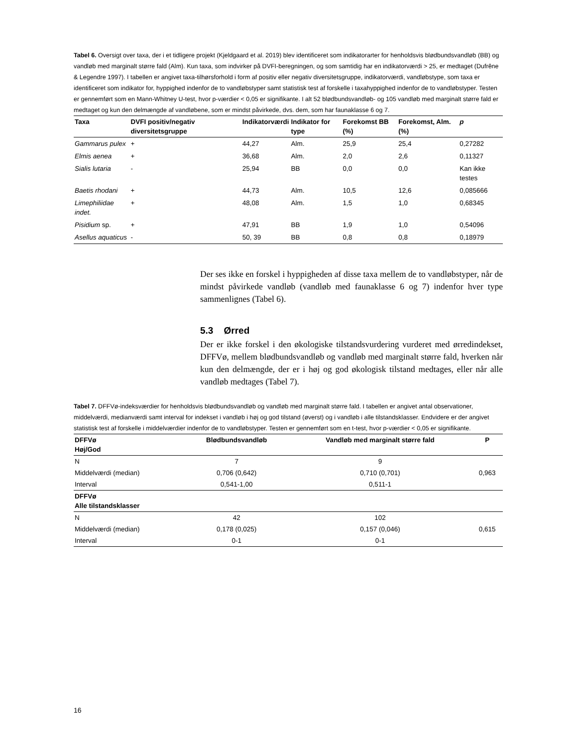Tabel 6. Oversigt over taxa, der i et tidligere projekt (Kjeldgaard et al. 2019) blev identificeret som indikatorarter for henholdsvis blødbundsvandløb (BB) og vandløb med marginalt større fald (Alm). Kun taxa, som indvirker på DVFI-beregningen, og som samtidig har en indikatorværdi > 25, er medtaget (Dufrêne & Legendre 1997). I tabellen er angivet taxa-tilhørsforhold i form af positiv eller negativ diversitetsgruppe, indikatorværdi, vandløbstype, som taxa er identificeret som indikator for, hyppighed indenfor de to vandløbstyper samt statistisk test af forskelle i taxahyppighed indenfor de to vandløbstyper. Testen er gennemført som en Mann-Whitney U-test, hvor p-værdier < 0,05 er signifikante. I alt 52 blødbundsvandløb- og 105 vandløb med marginalt større fald er medtaget og kun den delmængde af vandløbene, som er mindst påvirkede, dvs. dem, som har faunaklasse 6 og 7.
| Taxa | DVFI positiv/negativ diversitetsgruppe | Indikatorværdi | Indikator for type | Forekomst BB (%) | Forekomst, Alm. (%) | p |
| --- | --- | --- | --- | --- | --- | --- |
| Gammarus pulex | + | 44,27 | Alm. | 25,9 | 25,4 | 0,27282 |
| Elmis aenea | + | 36,68 | Alm. | 2,0 | 2,6 | 0,11327 |
| Sialis lutaria | - | 25,94 | BB | 0,0 | 0,0 | Kan ikke testes |
| Baetis rhodani | + | 44,73 | Alm. | 10,5 | 12,6 | 0,085666 |
| Limephiliidae indet. | + | 48,08 | Alm. | 1,5 | 1,0 | 0,68345 |
| Pisidium sp. | + | 47,91 | BB | 1,9 | 1,0 | 0,54096 |
| Asellus aquaticus | - | 50, 39 | BB | 0,8 | 0,8 | 0,18979 |
Der ses ikke en forskel i hyppigheden af disse taxa mellem de to vandløbstyper, når de mindst påvirkede vandløb (vandløb med faunaklasse 6 og 7) indenfor hver type sammenlignes (Tabel 6).
5.3 Ørred
Der er ikke forskel i den økologiske tilstandsvurdering vurderet med ørredindekset, DFFVø, mellem blødbundsvandløb og vandløb med marginalt større fald, hverken når kun den delmængde, der er i høj og god økologisk tilstand medtages, eller når alle vandløb medtages (Tabel 7).
Tabel 7. DFFVø-indeksværdier for henholdsvis blødbundsvandløb og vandløb med marginalt større fald. I tabellen er angivet antal observationer, middelværdi, medianværdi samt interval for indekset i vandløb i høj og god tilstand (øverst) og i vandløb i alle tilstandsklasser. Endvidere er der angivet statistisk test af forskelle i middelværdier indenfor de to vandløbstyper. Testen er gennemført som en t-test, hvor p-værdier < 0,05 er signifikante.
| DFFVø Høj/God | Blødbundsvandløb | Vandløb med marginalt større fald | P |
| --- | --- | --- | --- |
| N | 7 | 9 | |
| Middelværdi (median) | 0,706 (0,642) | 0,710 (0,701) | 0,963 |
| Interval | 0,541-1,00 | 0,511-1 | |
| DFFVø Alle tilstandsklasser | | | |
| N | 42 | 102 | |
| Middelværdi (median) | 0,178 (0,025) | 0,157 (0,046) | 0,615 |
| Interval | 0-1 | 0-1 | |
16